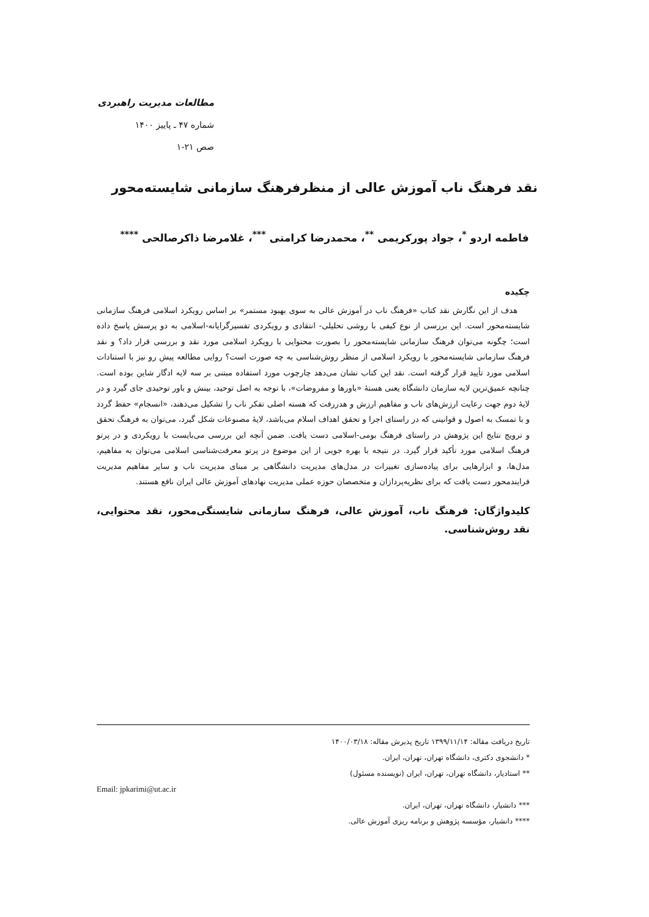مطالعات مدیریت راهبردی
شماره ۴۷ ـ پاییز ۱۴۰۰
صص ۲۱-۱
نقد فرهنگ ناب آموزش عالی از منظرفرهنگ سازمانی شایسته‌محور
فاطمه اردو <sup>*</sup>، جواد پورکریمی <sup>**</sup>، محمدرضا کرامتی <sup>***</sup>، غلامرضا ذاکرصالحی <sup>****</sup>
چکیده
هدف از این نگارش نقد کتاب «فرهنگ ناب در آموزش عالی به سوی بهبود مستمر» بر اساس رویکرد اسلامی فرهنگ سازمانی شایسته‌محور است. این بررسی از نوع کیفی با روشی تحلیلی- انتقادی و رویکردی تفسیرگرایانه-اسلامی به دو پرسش پاسخ داده است؛ چگونه می‌توان فرهنگ سازمانی شایسته‌محور را بصورت محتوایی با رویکرد اسلامی مورد نقد و بررسی قرار داد؟ و نقد فرهنگ سازمانی شایسته‌محور با رویکرد اسلامی از منظر روش‌شناسی به چه صورت است؟ روایی مطالعه پیش رو نیز با استنادات اسلامی مورد تأیید قرار گرفته است. نقد این کتاب نشان می‌دهد چارچوب مورد استفاده مبتنی بر سه لایه ادگار شاین بوده است. چنانچه عمیق‌ترین لایه سازمان دانشگاه یعنی هستۀ «باورها و مفروضات»، با توجه به اصل توحید، بینش و باور توحیدی جای گیرد و در لایۀ دوم جهت رعایت ارزش‌های ناب و مفاهیم ارزش و هدررفت که هسته اصلی تفکر ناب را تشکیل می‌دهند، «انسجام» حفظ گردد و با تمسک به اصول و قوانینی که در راستای اجرا و تحقق اهداف اسلام می‌باشد، لایۀ مصنوعات شکل گیرد، می‌توان به فرهنگ تحقق و ترویج نتایج این پژوهش در راستای فرهنگ بومی-اسلامی دست یافت. ضمن آنچه این بررسی می‌بایست با رویکردی و در پرتو فرهنگ اسلامی مورد تأکید قرار گیرد. در نتیجه با بهره جویی از این موضوع در پرتو معرفت‌شناسی اسلامی می‌توان به مفاهیم، مدل‌ها، و ابزارهایی برای پیاده‌سازی تغییرات در مدل‌های مدیریت دانشگاهی بر مبنای مدیریت ناب و سایر مفاهیم مدیریت فرایندمحور دست یافت که برای نظریه‌پردازان و متخصصان حوزه عملی مدیریت نهادهای آموزش عالی ایران نافع هستند.
کلیدواژگان: فرهنگ ناب، آموزش عالی، فرهنگ سازمانی شایستگی‌محور، نقد محتوایی، نقد روش‌شناسی.
تاریخ دریافت مقاله: ۱۳۹۹/۱۱/۱۴ تاریخ پذیرش مقاله: ۱۴۰۰/۰۳/۱۸
* دانشجوی دکتری، دانشگاه تهران، تهران، ایران.
** استادیار، دانشگاه تهران، تهران، ایران (نویسنده مسئول)
Email: jpkarimi@ut.ac.ir
*** دانشیار، دانشگاه تهران، تهران، ایران.
**** دانشیار، مؤسسه پژوهش و برنامه ریزی آموزش عالی.